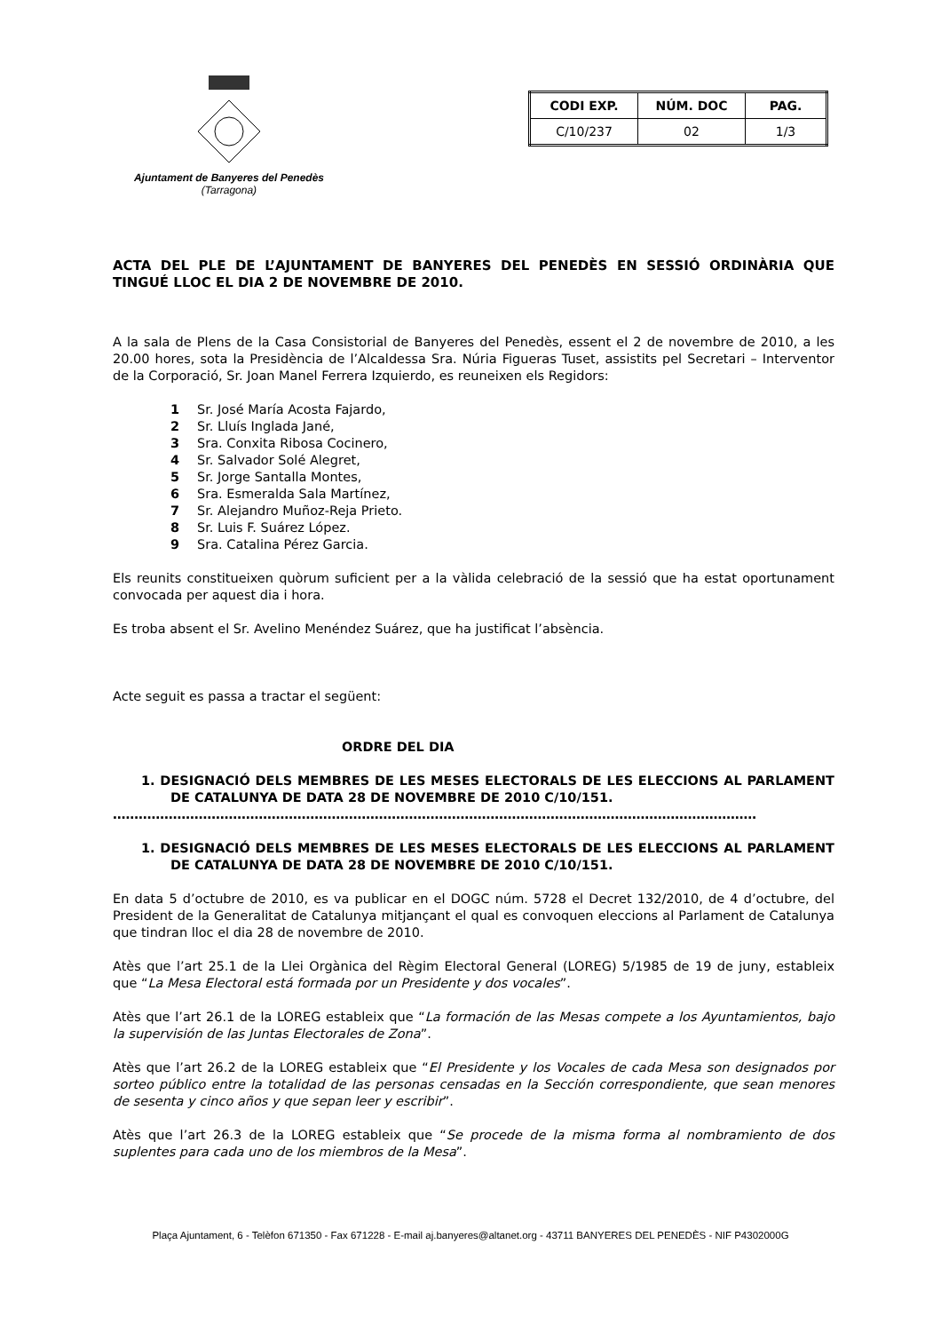Ajuntament de Banyeres del Penedès
(Tarragona)
| CODI EXP. | NÚM. DOC | PAG. |
| --- | --- | --- |
| C/10/237 | 02 | 1/3 |
ACTA DEL PLE DE L’AJUNTAMENT DE BANYERES DEL PENEDÈS EN SESSIÓ ORDINÀRIA QUE TINGUÉ LLOC EL DIA 2 DE NOVEMBRE DE 2010.
A la sala de Plens de la Casa Consistorial de Banyeres del Penedès, essent el 2 de novembre de 2010, a les 20.00 hores, sota la Presidència de l’Alcaldessa Sra. Núria Figueras Tuset, assistits pel Secretari – Interventor de la Corporació, Sr. Joan Manel Ferrera Izquierdo, es reuneixen els Regidors:
1 Sr. José María Acosta Fajardo,
2 Sr. Lluís Inglada Jané,
3 Sra. Conxita Ribosa Cocinero,
4 Sr. Salvador Solé Alegret,
5 Sr. Jorge Santalla Montes,
6 Sra. Esmeralda Sala Martínez,
7 Sr. Alejandro Muñoz-Reja Prieto.
8 Sr. Luis F. Suárez López.
9 Sra. Catalina Pérez Garcia.
Els reunits constitueixen quòrum suficient per a la vàlida celebració de la sessió que ha estat oportunament convocada per aquest dia i hora.
Es troba absent el Sr. Avelino Menéndez Suárez, que ha justificat l’absència.
Acte seguit es passa a tractar el següent:
ORDRE DEL DIA
1. DESIGNACIÓ DELS MEMBRES DE LES MESES ELECTORALS DE LES ELECCIONS AL PARLAMENT DE CATALUNYA DE DATA 28 DE NOVEMBRE DE 2010 C/10/151.
……………………………………………………………………………………………………………………………………
1. DESIGNACIÓ DELS MEMBRES DE LES MESES ELECTORALS DE LES ELECCIONS AL PARLAMENT DE CATALUNYA DE DATA 28 DE NOVEMBRE DE 2010 C/10/151.
En data 5 d’octubre de 2010, es va publicar en el DOGC núm. 5728 el Decret 132/2010, de 4 d’octubre, del President de la Generalitat de Catalunya mitjançant el qual es convoquen eleccions al Parlament de Catalunya que tindran lloc el dia 28 de novembre de 2010.
Atès que l’art 25.1 de la Llei Orgànica del Règim Electoral General (LOREG) 5/1985 de 19 de juny, estableix que “La Mesa Electoral está formada por un Presidente y dos vocales”.
Atès que l’art 26.1 de la LOREG estableix que “La formación de las Mesas compete a los Ayuntamientos, bajo la supervisión de las Juntas Electorales de Zona”.
Atès que l’art 26.2 de la LOREG estableix que “El Presidente y los Vocales de cada Mesa son designados por sorteo público entre la totalidad de las personas censadas en la Sección correspondiente, que sean menores de sesenta y cinco años y que sepan leer y escribir”.
Atès que l’art 26.3 de la LOREG estableix que “Se procede de la misma forma al nombramiento de dos suplentes para cada uno de los miembros de la Mesa”.
Plaça Ajuntament, 6 - Telèfon 671350 - Fax 671228 - E-mail aj.banyeres@altanet.org - 43711 BANYERES DEL PENEDÈS - NIF P4302000G